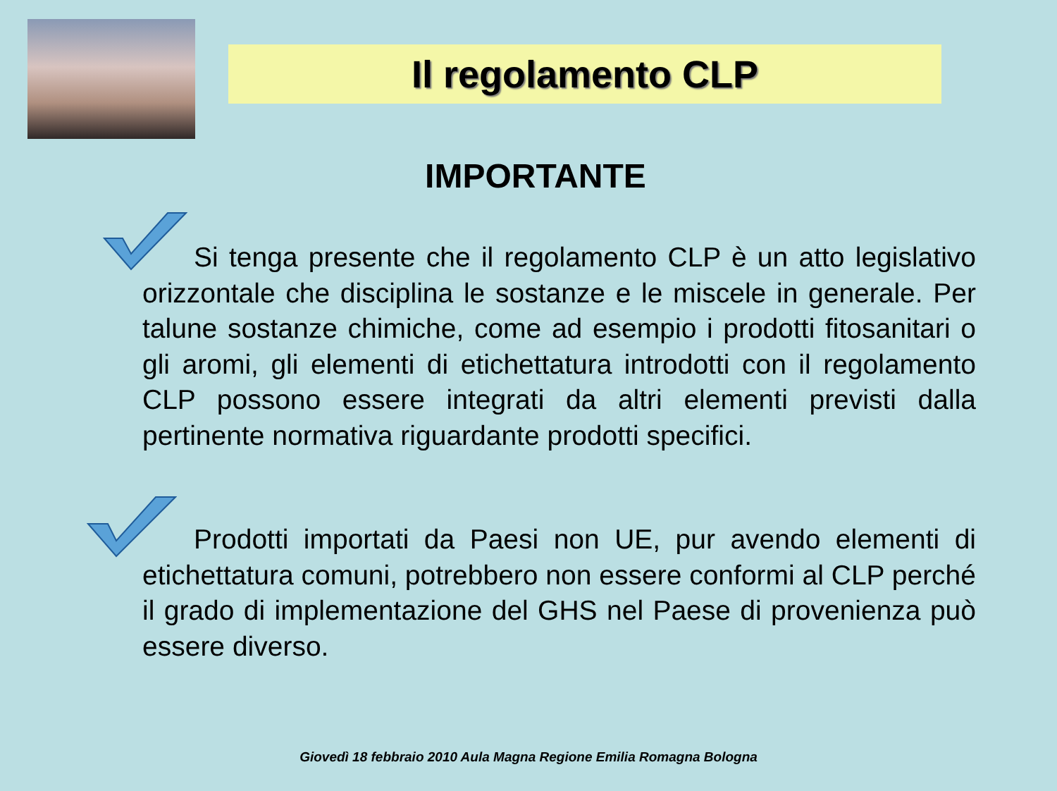Il regolamento CLP
IMPORTANTE
Si tenga presente che il regolamento CLP è un atto legislativo orizzontale che disciplina le sostanze e le miscele in generale. Per talune sostanze chimiche, come ad esempio i prodotti fitosanitari o gli aromi, gli elementi di etichettatura introdotti con il regolamento CLP possono essere integrati da altri elementi previsti dalla pertinente normativa riguardante prodotti specifici.
Prodotti importati da Paesi non UE, pur avendo elementi di etichettatura comuni, potrebbero non essere conformi al CLP perché il grado di implementazione del GHS nel Paese di provenienza può essere diverso.
Giovedì 18 febbraio 2010 Aula Magna Regione Emilia Romagna Bologna